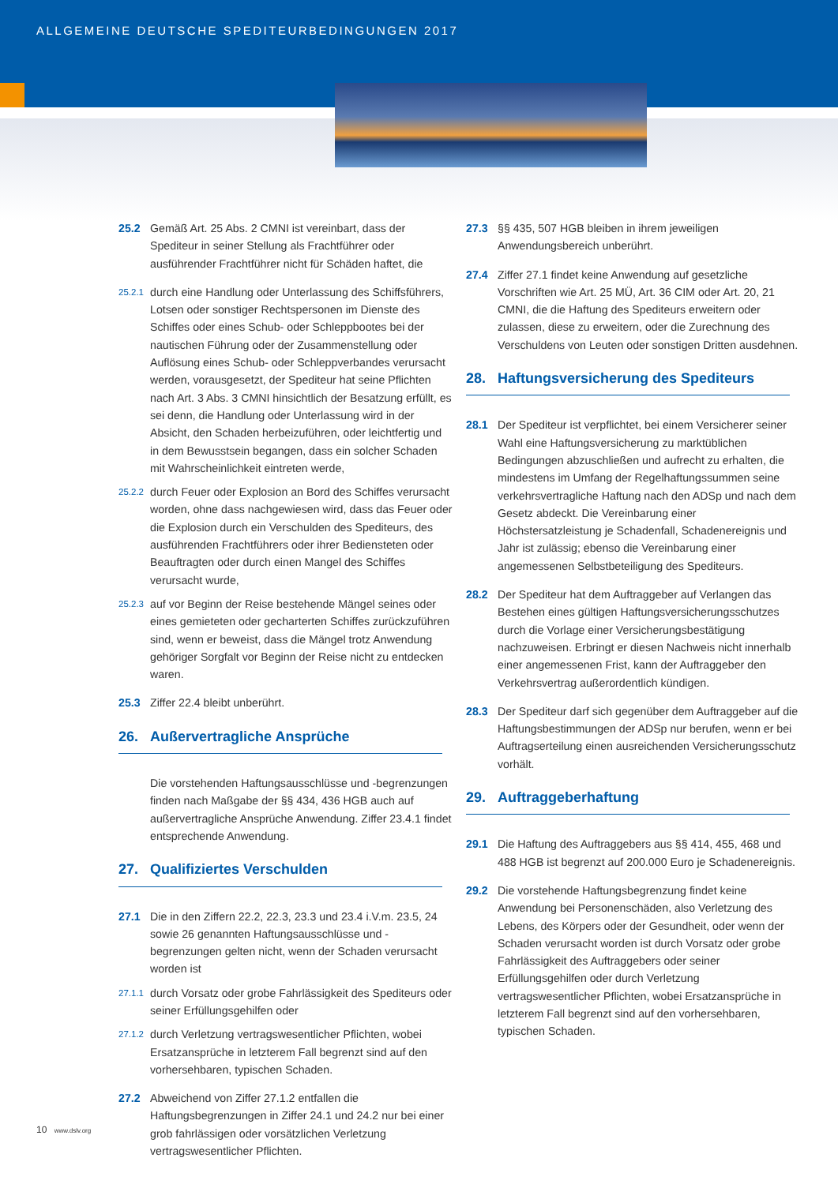ALLGEMEINE DEUTSCHE SPEDITEURBEDINGUNGEN 2017
25.2 Gemäß Art. 25 Abs. 2 CMNI ist vereinbart, dass der Spediteur in seiner Stellung als Frachtführer oder ausführender Frachtführer nicht für Schäden haftet, die
25.2.1
durch eine Handlung oder Unterlassung des Schiffsführers, Lotsen oder sonstiger Rechtspersonen im Dienste des Schiffes oder eines Schub- oder Schleppbootes bei der nautischen Führung oder der Zusammenstellung oder Auflösung eines Schub- oder Schleppverbandes verursacht werden, vorausgesetzt, der Spediteur hat seine Pflichten nach Art. 3 Abs. 3 CMNI hinsichtlich der Besatzung erfüllt, es sei denn, die Handlung oder Unterlassung wird in der Absicht, den Schaden herbeizuführen, oder leichtfertig und in dem Bewusstsein begangen, dass ein solcher Schaden mit Wahrscheinlichkeit eintreten werde,
25.2.2
durch Feuer oder Explosion an Bord des Schiffes verursacht worden, ohne dass nachgewiesen wird, dass das Feuer oder die Explosion durch ein Verschulden des Spediteurs, des ausführenden Frachtführers oder ihrer Bediensteten oder Beauftragten oder durch einen Mangel des Schiffes verursacht wurde,
25.2.3
auf vor Beginn der Reise bestehende Mängel seines oder eines gemieteten oder gecharterten Schiffes zurückzuführen sind, wenn er beweist, dass die Mängel trotz Anwendung gehöriger Sorgfalt vor Beginn der Reise nicht zu entdecken waren.
25.3 Ziffer 22.4 bleibt unberührt.
26. Außervertragliche Ansprüche
Die vorstehenden Haftungsausschlüsse und -begrenzungen finden nach Maßgabe der §§ 434, 436 HGB auch auf außervertragliche Ansprüche Anwendung. Ziffer 23.4.1 findet entsprechende Anwendung.
27. Qualifiziertes Verschulden
27.1 Die in den Ziffern 22.2, 22.3, 23.3 und 23.4 i.V.m. 23.5, 24 sowie 26 genannten Haftungsausschlüsse und -begrenzungen gelten nicht, wenn der Schaden verursacht worden ist
27.1.1
durch Vorsatz oder grobe Fahrlässigkeit des Spediteurs oder seiner Erfüllungsgehilfen oder
27.1.2
durch Verletzung vertragswesentlicher Pflichten, wobei Ersatzansprüche in letzterem Fall begrenzt sind auf den vorhersehbaren, typischen Schaden.
27.2 Abweichend von Ziffer 27.1.2 entfallen die Haftungsbegrenzungen in Ziffer 24.1 und 24.2 nur bei einer grob fahrlässigen oder vorsätzlichen Verletzung vertragswesentlicher Pflichten.
27.3 §§ 435, 507 HGB bleiben in ihrem jeweiligen Anwendungsbereich unberührt.
27.4 Ziffer 27.1 findet keine Anwendung auf gesetzliche Vorschriften wie Art. 25 MÜ, Art. 36 CIM oder Art. 20, 21 CMNI, die die Haftung des Spediteurs erweitern oder zulassen, diese zu erweitern, oder die Zurechnung des Verschuldens von Leuten oder sonstigen Dritten ausdehnen.
28. Haftungsversicherung des Spediteurs
28.1 Der Spediteur ist verpflichtet, bei einem Versicherer seiner Wahl eine Haftungsversicherung zu marktüblichen Bedingungen abzuschließen und aufrecht zu erhalten, die mindestens im Umfang der Regelhaftungssummen seine verkehrsvertragliche Haftung nach den ADSp und nach dem Gesetz abdeckt. Die Vereinbarung einer Höchstersatzleistung je Schadenfall, Schadenereignis und Jahr ist zulässig; ebenso die Vereinbarung einer angemessenen Selbstbeteiligung des Spediteurs.
28.2 Der Spediteur hat dem Auftraggeber auf Verlangen das Bestehen eines gültigen Haftungsversicherungsschutzes durch die Vorlage einer Versicherungsbestätigung nachzuweisen. Erbringt er diesen Nachweis nicht innerhalb einer angemessenen Frist, kann der Auftraggeber den Verkehrsvertrag außerordentlich kündigen.
28.3 Der Spediteur darf sich gegenüber dem Auftraggeber auf die Haftungsbestimmungen der ADSp nur berufen, wenn er bei Auftragserteilung einen ausreichenden Versicherungsschutz vorhält.
29. Auftraggeberhaftung
29.1 Die Haftung des Auftraggebers aus §§ 414, 455, 468 und 488 HGB ist begrenzt auf 200.000 Euro je Schadenereignis.
29.2 Die vorstehende Haftungsbegrenzung findet keine Anwendung bei Personenschäden, also Verletzung des Lebens, des Körpers oder der Gesundheit, oder wenn der Schaden verursacht worden ist durch Vorsatz oder grobe Fahrlässigkeit des Auftraggebers oder seiner Erfüllungsgehilfen oder durch Verletzung vertragswesentlicher Pflichten, wobei Ersatzansprüche in letzterem Fall begrenzt sind auf den vorhersehbaren, typischen Schaden.
10 www.dslv.org